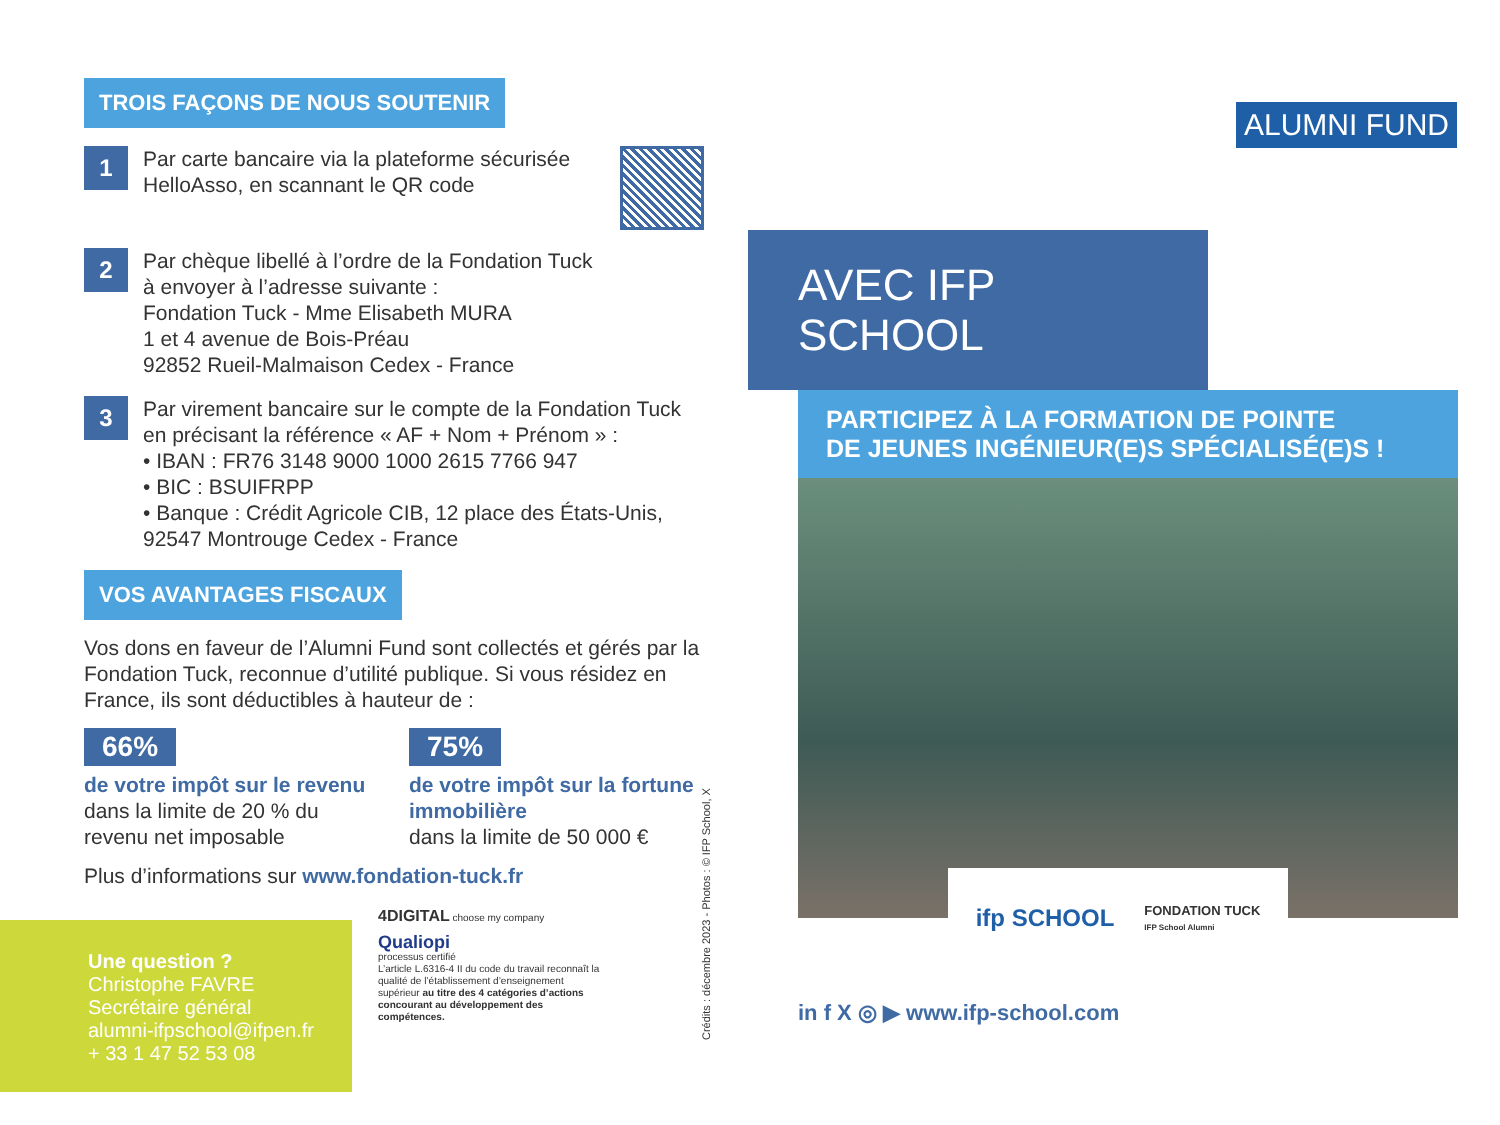TROIS FAÇONS DE NOUS SOUTENIR
1
Par carte bancaire via la plateforme sécurisée HelloAsso, en scannant le QR code
2
Par chèque libellé à l’ordre de la Fondation Tuck
à envoyer à l’adresse suivante :
Fondation Tuck - Mme Elisabeth MURA
1 et 4 avenue de Bois-Préau
92852 Rueil-Malmaison Cedex - France
3
Par virement bancaire sur le compte de la Fondation Tuck en précisant la référence « AF + Nom + Prénom » :
• IBAN : FR76 3148 9000 1000 2615 7766 947
• BIC : BSUIFRPP
• Banque : Crédit Agricole CIB, 12 place des États-Unis, 92547 Montrouge Cedex - France
VOS AVANTAGES FISCAUX
Vos dons en faveur de l’Alumni Fund sont collectés et gérés par la Fondation Tuck, reconnue d’utilité publique. Si vous résidez en France, ils sont déductibles à hauteur de :
66%
de votre impôt sur le revenu
dans la limite de 20 % du revenu net imposable
75%
de votre impôt sur la fortune immobilière
dans la limite de 50 000 €
Plus d’informations sur www.fondation-tuck.fr
Une question ?
Christophe FAVRE
Secrétaire général
alumni-ifpschool@ifpen.fr
+ 33 1 47 52 53 08
4DIGITAL choose my company
Qualiopi
processus certifié
L’article L.6316-4 II du code du travail reconnaît la qualité de l’établissement d’enseignement supérieur au titre des 4 catégories d’actions concourant au développement des compétences.
Crédits : décembre 2023 - Photos : © IFP School, X
ALUMNI FUND
AVEC IFP SCHOOL
PARTICIPEZ À LA FORMATION DE POINTE
DE JEUNES INGÉNIEUR(E)S SPÉCIALISÉ(E)S !
ifp SCHOOL FONDATION TUCK
IFP School Alumni
in f X ◎ ▶ www.ifp-school.com